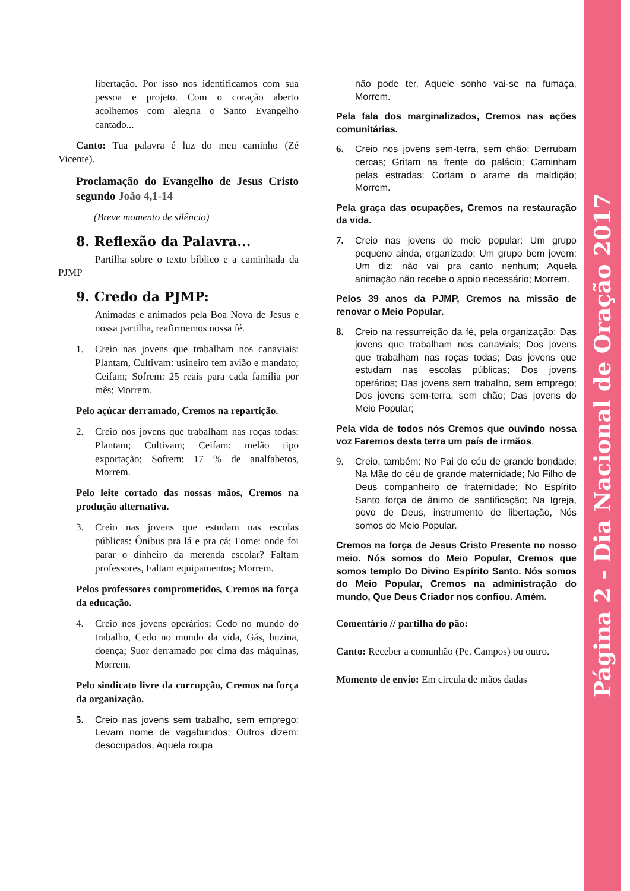Página 2 - Dia Nacional de Oração 2017
libertação. Por isso nos identificamos com sua pessoa e projeto. Com o coração aberto acolhemos com alegria o Santo Evangelho cantado...
Canto: Tua palavra é luz do meu caminho (Zé Vicente).
Proclamação do Evangelho de Jesus Cristo segundo João 4,1-14
(Breve momento de silêncio)
8. Reflexão da Palavra...
Partilha sobre o texto bíblico e a caminhada da PJMP
9. Credo da PJMP:
Animadas e animados pela Boa Nova de Jesus e nossa partilha, reafirmemos nossa fé.
1. Creio nas jovens que trabalham nos canaviais: Plantam, Cultivam: usineiro tem avião e mandato; Ceifam; Sofrem: 25 reais para cada família por mês; Morrem.
Pelo açúcar derramado, Cremos na repartição.
2. Creio nos jovens que trabalham nas roças todas: Plantam; Cultivam; Ceifam: melão tipo exportação; Sofrem: 17 % de analfabetos, Morrem.
Pelo leite cortado das nossas mãos, Cremos na produção alternativa.
3. Creio nas jovens que estudam nas escolas públicas: Ônibus pra lá e pra cá; Fome: onde foi parar o dinheiro da merenda escolar? Faltam professores, Faltam equipamentos; Morrem.
Pelos professores comprometidos, Cremos na força da educação.
4. Creio nos jovens operários: Cedo no mundo do trabalho, Cedo no mundo da vida, Gás, buzina, doença; Suor derramado por cima das máquinas, Morrem.
Pelo sindicato livre da corrupção, Cremos na força da organização.
5. Creio nas jovens sem trabalho, sem emprego: Levam nome de vagabundos; Outros dizem: desocupados, Aquela roupa
não pode ter, Aquele sonho vai-se na fumaça, Morrem.
Pela fala dos marginalizados, Cremos nas ações comunitárias.
6. Creio nos jovens sem-terra, sem chão: Derrubam cercas; Gritam na frente do palácio; Caminham pelas estradas; Cortam o arame da maldição; Morrem.
Pela graça das ocupações, Cremos na restauração da vida.
7. Creio nas jovens do meio popular: Um grupo pequeno ainda, organizado; Um grupo bem jovem; Um diz: não vai pra canto nenhum; Aquela animação não recebe o apoio necessário; Morrem.
Pelos 39 anos da PJMP, Cremos na missão de renovar o Meio Popular.
8. Creio na ressurreição da fé, pela organização: Das jovens que trabalham nos canaviais; Dos jovens que trabalham nas roças todas; Das jovens que estudam nas escolas públicas; Dos jovens operários; Das jovens sem trabalho, sem emprego; Dos jovens sem-terra, sem chão; Das jovens do Meio Popular;
Pela vida de todos nós Cremos que ouvindo nossa voz Faremos desta terra um país de irmãos.
9. Creio, também: No Pai do céu de grande bondade; Na Mãe do céu de grande maternidade; No Filho de Deus companheiro de fraternidade; No Espírito Santo força de ânimo de santificação; Na Igreja, povo de Deus, instrumento de libertação, Nós somos do Meio Popular.
Cremos na força de Jesus Cristo Presente no nosso meio. Nós somos do Meio Popular, Cremos que somos templo Do Divino Espírito Santo. Nós somos do Meio Popular, Cremos na administração do mundo, Que Deus Criador nos confiou. Amém.
Comentário // partilha do pão:
Canto: Receber a comunhão (Pe. Campos) ou outro.
Momento de envio: Em circula de mãos dadas